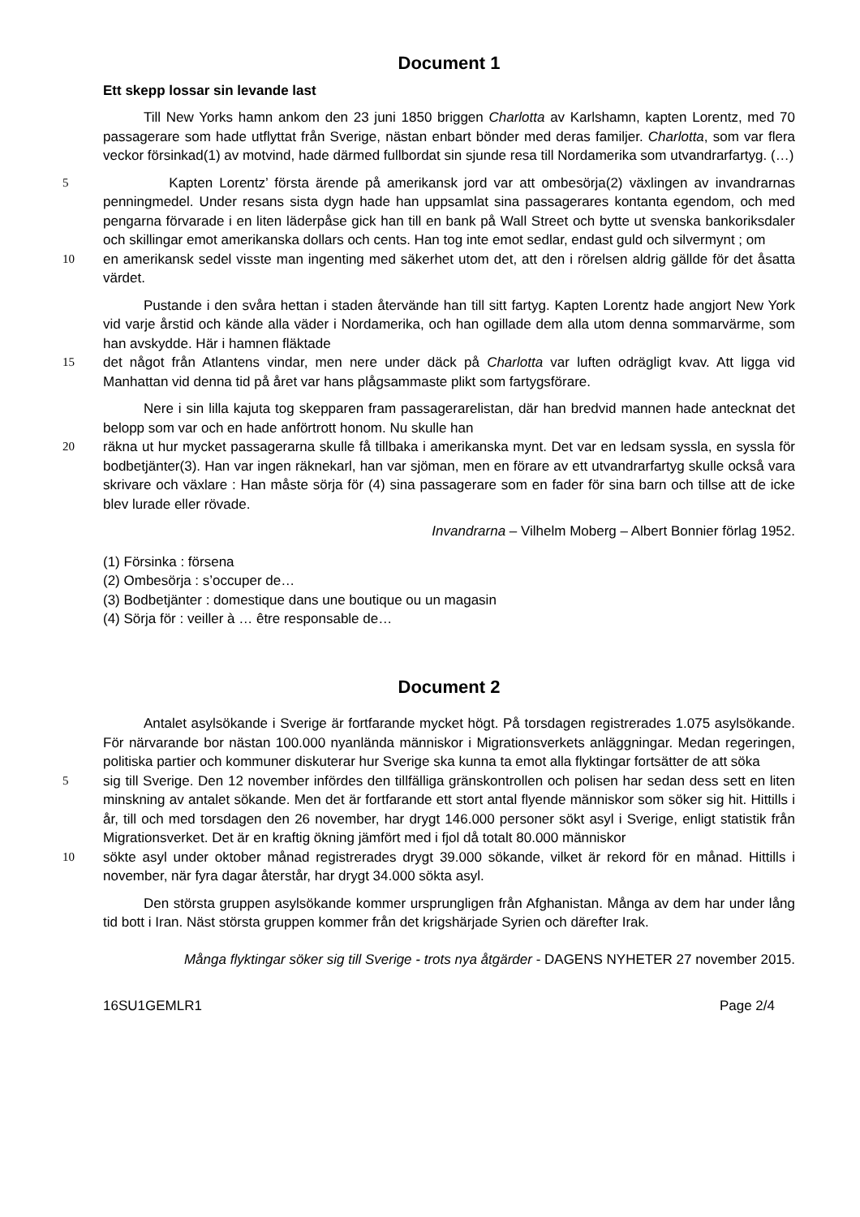Document 1
Ett skepp lossar sin levande last
Till New Yorks hamn ankom den 23 juni 1850 briggen Charlotta av Karlshamn, kapten Lorentz, med 70 passagerare som hade utflyttat från Sverige, nästan enbart bönder med deras familjer. Charlotta, som var flera veckor försinkad(1) av motvind, hade därmed fullbordat sin sjunde resa till Nordamerika som utvandrarfartyg. (…)
5 Kapten Lorentz’ första ärende på amerikansk jord var att ombesörja(2) växlingen av invandrarnas penningmedel. Under resans sista dygn hade han uppsamlat sina passagerares kontanta egendom, och med pengarna förvarade i en liten läderpåse gick han till en bank på Wall Street och bytte ut svenska bankoriksdaler och skillingar emot amerikanska dollars och cents. Han tog inte emot sedlar, endast guld och silvermynt ; om
10 en amerikansk sedel visste man ingenting med säkerhet utom det, att den i rörelsen aldrig gällde för det åsatta värdet.
Pustande i den svåra hettan i staden återvände han till sitt fartyg. Kapten Lorentz hade angjort New York vid varje årstid och kände alla väder i Nordamerika, och han ogillade dem alla utom denna sommarvärme, som han avskydde. Här i hamnen fläktade
15 det något från Atlantens vindar, men nere under däck på Charlotta var luften odrägligt kvav. Att ligga vid Manhattan vid denna tid på året var hans plågsammaste plikt som fartygsförare.
Nere i sin lilla kajuta tog skepparen fram passagerarelistan, där han bredvid mannen hade antecknat det belopp som var och en hade anförtrott honom. Nu skulle han
20 räkna ut hur mycket passagerarna skulle få tillbaka i amerikanska mynt. Det var en ledsam syssla, en syssla för bodbetjänter(3). Han var ingen räknekarl, han var sjöman, men en förare av ett utvandrarfartyg skulle också vara skrivare och växlare : Han måste sörja för (4) sina passagerare som en fader för sina barn och tillse att de icke blev lurade eller rövade.
Invandrarna – Vilhelm Moberg – Albert Bonnier förlag 1952.
(1) Försinka : försena
(2) Ombesörja : s’occuper de…
(3) Bodbetjänter : domestique dans une boutique ou un magasin
(4) Sörja för : veiller à … être responsable de…
Document 2
Antalet asylsökande i Sverige är fortfarande mycket högt. På torsdagen registrerades 1.075 asylsökande. För närvarande bor nästan 100.000 nyanlända människor i Migrationsverkets anläggningar. Medan regeringen, politiska partier och kommuner diskuterar hur Sverige ska kunna ta emot alla flyktingar fortsätter de att söka
5 sig till Sverige. Den 12 november infördes den tillfälliga gränskontrollen och polisen har sedan dess sett en liten minskning av antalet sökande. Men det är fortfarande ett stort antal flyende människor som söker sig hit. Hittills i år, till och med torsdagen den 26 november, har drygt 146.000 personer sökt asyl i Sverige, enligt statistik från Migrationsverket. Det är en kraftig ökning jämfört med i fjol då totalt 80.000 människor
10 sökte asyl under oktober månad registrerades drygt 39.000 sökande, vilket är rekord för en månad. Hittills i november, när fyra dagar återstår, har drygt 34.000 sökta asyl.
Den största gruppen asylsökande kommer ursprungligen från Afghanistan. Många av dem har under lång tid bott i Iran. Näst största gruppen kommer från det krigshärjade Syrien och därefter Irak.
Många flyktingar söker sig till Sverige - trots nya åtgärder - DAGENS NYHETER 27 november 2015.
16SU1GEMLR1 Page 2/4